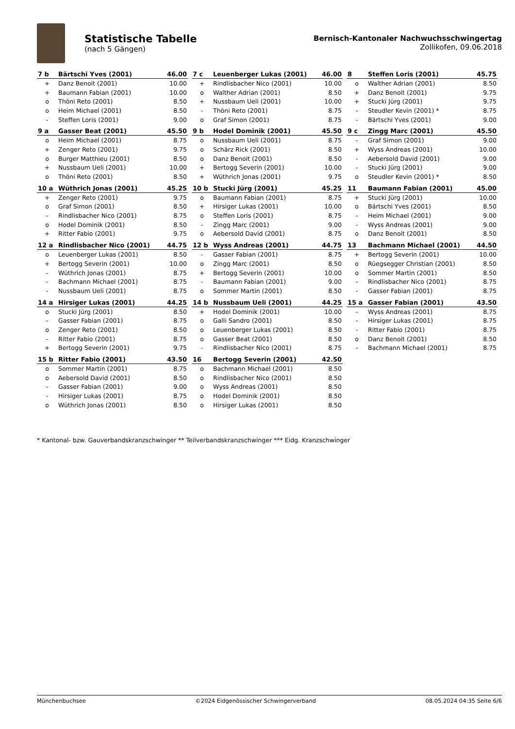Statistische Tabelle
(nach 5 Gängen)
Bernisch-Kantonaler Nachwuchsschwingertag
Zollikofen, 09.06.2018
| 7 b | Bärtschi Yves (2001) | 46.00 |
| --- | --- | --- |
| + | Danz Benoit (2001) | 10.00 |
| + | Baumann Fabian (2001) | 10.00 |
| o | Thöni Reto (2001) | 8.50 |
| o | Heim Michael (2001) | 8.50 |
| - | Steffen Loris (2001) | 9.00 |
| 7 c | Leuenberger Lukas (2001) | 46.00 |
| --- | --- | --- |
| + | Rindlisbacher Nico (2001) | 10.00 |
| o | Walther Adrian (2001) | 8.50 |
| + | Nussbaum Ueli (2001) | 10.00 |
| - | Thöni Reto (2001) | 8.75 |
| o | Graf Simon (2001) | 8.75 |
| 8 | Steffen Loris (2001) | 45.75 |
| --- | --- | --- |
| o | Walther Adrian (2001) | 8.50 |
| + | Danz Benoit (2001) | 9.75 |
| + | Stucki Jürg (2001) | 9.75 |
| - | Steudler Kevin (2001) * | 8.75 |
| - | Bärtschi Yves (2001) | 9.00 |
| 9 a | Gasser Beat (2001) | 45.50 |
| --- | --- | --- |
| o | Heim Michael (2001) | 8.75 |
| + | Zenger Reto (2001) | 9.75 |
| o | Burger Matthieu (2001) | 8.50 |
| + | Nussbaum Ueli (2001) | 10.00 |
| o | Thöni Reto (2001) | 8.50 |
| 9 b | Hodel Dominik (2001) | 45.50 |
| --- | --- | --- |
| o | Nussbaum Ueli (2001) | 8.75 |
| o | Schärz Rick (2001) | 8.50 |
| o | Danz Benoit (2001) | 8.50 |
| + | Bertogg Severin (2001) | 10.00 |
| + | Wüthrich Jonas (2001) | 9.75 |
| 9 c | Zingg Marc (2001) | 45.50 |
| --- | --- | --- |
| - | Graf Simon (2001) | 9.00 |
| + | Wyss Andreas (2001) | 10.00 |
| - | Aebersold David (2001) | 9.00 |
| - | Stucki Jürg (2001) | 9.00 |
| o | Steudler Kevin (2001) * | 8.50 |
| 10 a | Wüthrich Jonas (2001) | 45.25 |
| --- | --- | --- |
| + | Zenger Reto (2001) | 9.75 |
| o | Graf Simon (2001) | 8.50 |
| - | Rindlisbacher Nico (2001) | 8.75 |
| o | Hodel Dominik (2001) | 8.50 |
| + | Ritter Fabio (2001) | 9.75 |
| 10 b | Stucki Jürg (2001) | 45.25 |
| --- | --- | --- |
| o | Baumann Fabian (2001) | 8.75 |
| + | Hirsiger Lukas (2001) | 10.00 |
| o | Steffen Loris (2001) | 8.75 |
| - | Zingg Marc (2001) | 9.00 |
| o | Aebersold David (2001) | 8.75 |
| 11 | Baumann Fabian (2001) | 45.00 |
| --- | --- | --- |
| + | Stucki Jürg (2001) | 10.00 |
| o | Bärtschi Yves (2001) | 8.50 |
| - | Heim Michael (2001) | 9.00 |
| - | Wyss Andreas (2001) | 9.00 |
| o | Danz Benoit (2001) | 8.50 |
| 12 a | Rindlisbacher Nico (2001) | 44.75 |
| --- | --- | --- |
| o | Leuenberger Lukas (2001) | 8.50 |
| + | Bertogg Severin (2001) | 10.00 |
| - | Wüthrich Jonas (2001) | 8.75 |
| - | Bachmann Michael (2001) | 8.75 |
| - | Nussbaum Ueli (2001) | 8.75 |
| 12 b | Wyss Andreas (2001) | 44.75 |
| --- | --- | --- |
| - | Gasser Fabian (2001) | 8.75 |
| o | Zingg Marc (2001) | 8.50 |
| + | Bertogg Severin (2001) | 10.00 |
| - | Baumann Fabian (2001) | 9.00 |
| o | Sommer Martin (2001) | 8.50 |
| 13 | Bachmann Michael (2001) | 44.50 |
| --- | --- | --- |
| + | Bertogg Severin (2001) | 10.00 |
| o | Rüegsegger Christian (2001) | 8.50 |
| o | Sommer Martin (2001) | 8.50 |
| - | Rindlisbacher Nico (2001) | 8.75 |
| - | Gasser Fabian (2001) | 8.75 |
| 14 a | Hirsiger Lukas (2001) | 44.25 |
| --- | --- | --- |
| o | Stucki Jürg (2001) | 8.50 |
| - | Gasser Fabian (2001) | 8.75 |
| o | Zenger Reto (2001) | 8.50 |
| - | Ritter Fabio (2001) | 8.75 |
| + | Bertogg Severin (2001) | 9.75 |
| 14 b | Nussbaum Ueli (2001) | 44.25 |
| --- | --- | --- |
| + | Hodel Dominik (2001) | 10.00 |
| o | Galli Sandro (2001) | 8.50 |
| o | Leuenberger Lukas (2001) | 8.50 |
| o | Gasser Beat (2001) | 8.50 |
| - | Rindlisbacher Nico (2001) | 8.75 |
| 15 a | Gasser Fabian (2001) | 43.50 |
| --- | --- | --- |
| - | Wyss Andreas (2001) | 8.75 |
| - | Hirsiger Lukas (2001) | 8.75 |
| - | Ritter Fabio (2001) | 8.75 |
| o | Danz Benoit (2001) | 8.50 |
| - | Bachmann Michael (2001) | 8.75 |
| 15 b | Ritter Fabio (2001) | 43.50 |
| --- | --- | --- |
| o | Sommer Martin (2001) | 8.75 |
| o | Aebersold David (2001) | 8.50 |
| - | Gasser Fabian (2001) | 9.00 |
| - | Hirsiger Lukas (2001) | 8.75 |
| o | Wüthrich Jonas (2001) | 8.50 |
| 16 | Bertogg Severin (2001) | 42.50 |
| --- | --- | --- |
| o | Bachmann Michael (2001) | 8.50 |
| o | Rindlisbacher Nico (2001) | 8.50 |
| o | Wyss Andreas (2001) | 8.50 |
| o | Hodel Dominik (2001) | 8.50 |
| o | Hirsiger Lukas (2001) | 8.50 |
* Kantonal- bzw. Gauverbandskranzschwinger ** Teilverbandskranzschwinger *** Eidg. Kranzschwinger
Münchenbuchsee ©2024 Eidgenössischer Schwingerverband 08.05.2024 04:35 Seite 6/6